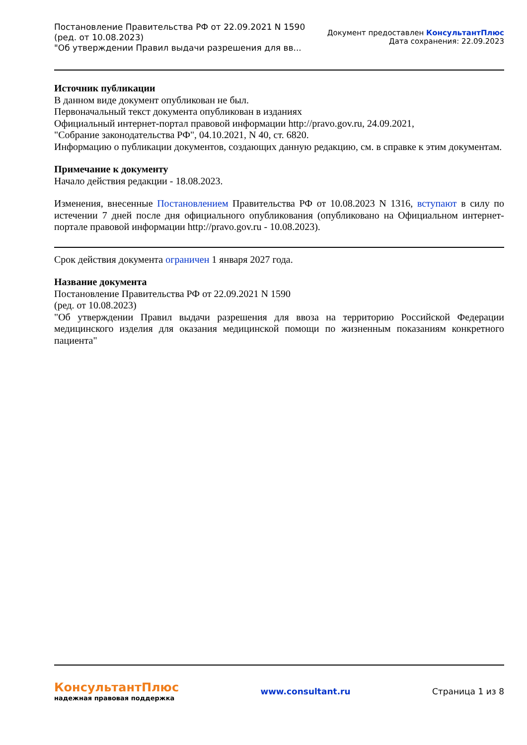Постановление Правительства РФ от 22.09.2021 N 1590
(ред. от 10.08.2023)
"Об утверждении Правил выдачи разрешения для вв...
Документ предоставлен КонсультантПлюс
Дата сохранения: 22.09.2023
Источник публикации
В данном виде документ опубликован не был.
Первоначальный текст документа опубликован в изданиях
Официальный интернет-портал правовой информации http://pravo.gov.ru, 24.09.2021,
"Собрание законодательства РФ", 04.10.2021, N 40, ст. 6820.
Информацию о публикации документов, создающих данную редакцию, см. в справке к этим документам.
Примечание к документу
Начало действия редакции - 18.08.2023.
Изменения, внесенные Постановлением Правительства РФ от 10.08.2023 N 1316, вступают в силу по истечении 7 дней после дня официального опубликования (опубликовано на Официальном интернет-портале правовой информации http://pravo.gov.ru - 10.08.2023).
Срок действия документа ограничен 1 января 2027 года.
Название документа
Постановление Правительства РФ от 22.09.2021 N 1590
(ред. от 10.08.2023)
"Об утверждении Правил выдачи разрешения для ввоза на территорию Российской Федерации медицинского изделия для оказания медицинской помощи по жизненным показаниям конкретного пациента"
КонсультантПлюс
надежная правовая поддержка
www.consultant.ru Страница 1 из 8